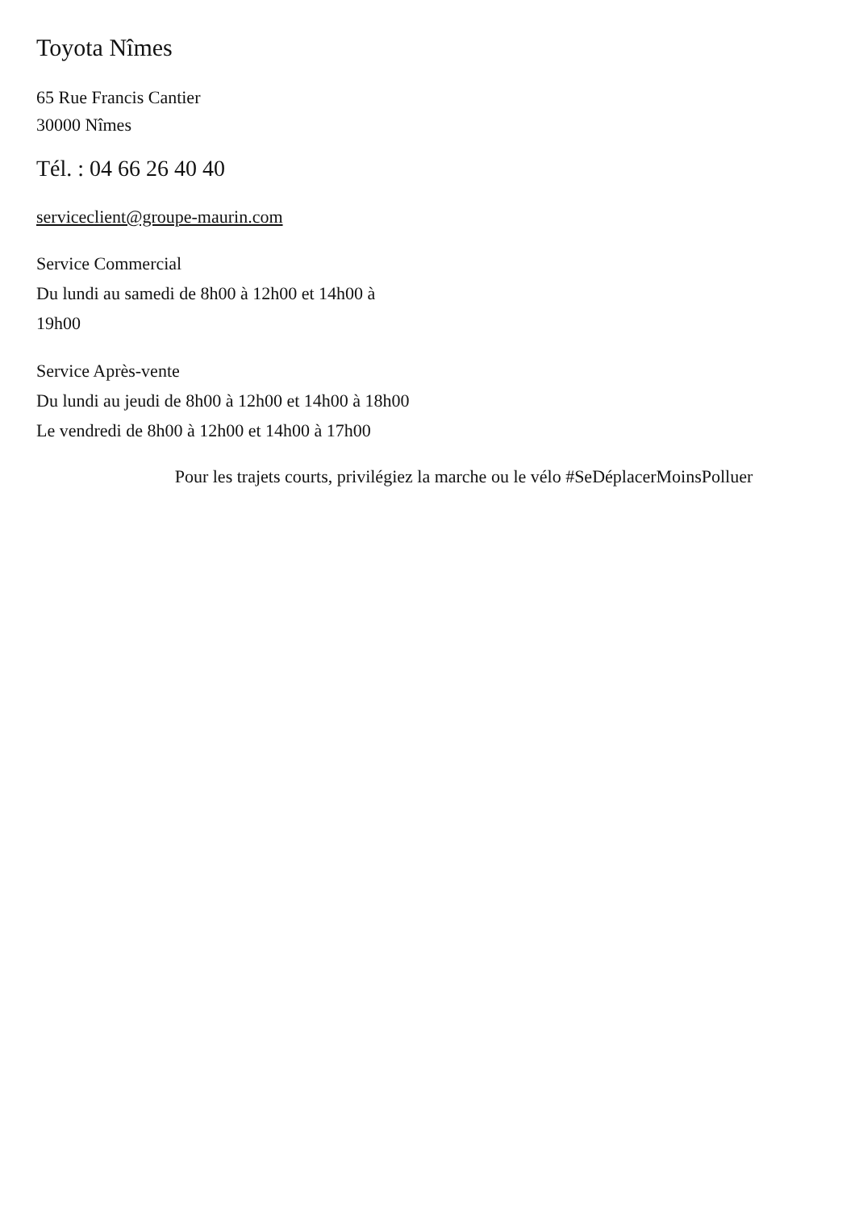Toyota Nîmes
65 Rue Francis Cantier
30000 Nîmes
Tél. : 04 66 26 40 40
serviceclient@groupe-maurin.com
Service Commercial
Du lundi au samedi de 8h00 à 12h00 et 14h00 à 19h00
Service Après-vente
Du lundi au jeudi de 8h00 à 12h00 et 14h00 à 18h00
Le vendredi de 8h00 à 12h00 et 14h00 à 17h00
Pour les trajets courts, privilégiez la marche ou le vélo #SeDéplacerMoinsPolluer